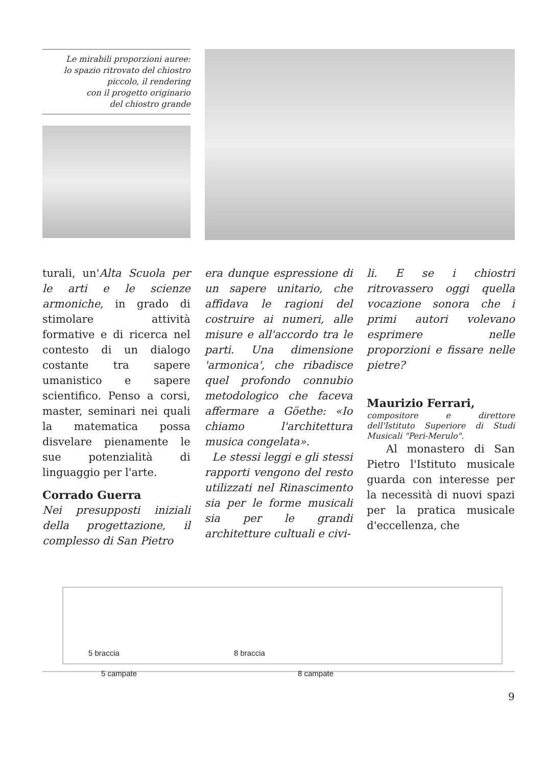Le mirabili proporzioni auree:
lo spazio ritrovato del chiostro
piccolo, il rendering
con il progetto originario
del chiostro grande
turali, un'Alta Scuola per le arti e le scienze armoniche, in grado di stimolare attività formative e di ricerca nel contesto di un dialogo costante tra sapere umanistico e sapere scientifico. Penso a corsi, master, seminari nei quali la matematica possa disvelare pienamente le sue potenzialità di linguaggio per l'arte.
Corrado Guerra
Nei presupposti iniziali della progettazione, il complesso di San Pietro
era dunque espressione di un sapere unitario, che affidava le ragioni del costruire ai numeri, alle misure e all'accordo tra le parti. Una dimensione 'armonica', che ribadisce quel profondo connubio metodologico che faceva affermare a Göethe: «Io chiamo l'architettura musica congelata».
Le stessi leggi e gli stessi rapporti vengono del resto utilizzati nel Rinascimento sia per le forme musicali sia per le grandi architetture cultuali e civi-
li. E se i chiostri ritrovassero oggi quella vocazione sonora che i primi autori volevano esprimere nelle proporzioni e fissare nelle pietre?
Maurizio Ferrari,
compositore e direttore dell'Istituto Superiore di Studi Musicali "Peri-Merulo".
Al monastero di San Pietro l'Istituto musicale guarda con interesse per la necessità di nuovi spazi per la pratica musicale d'eccellenza, che
5 braccia 8 braccia
5 campate 8 campate
9